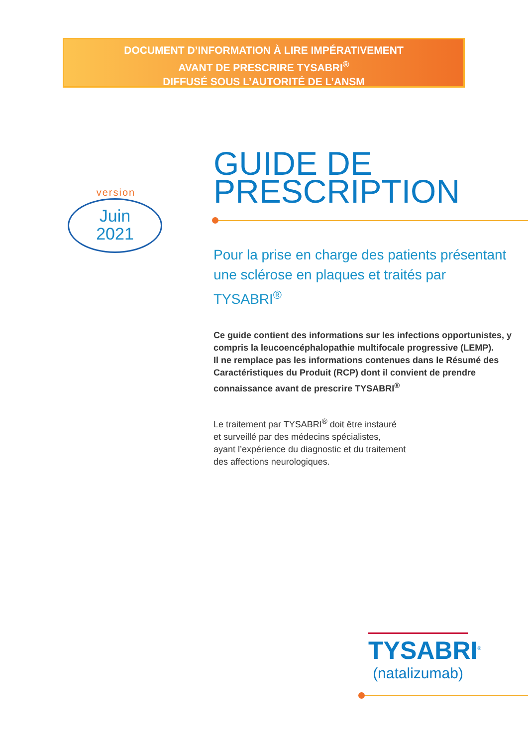DOCUMENT D’INFORMATION À LIRE IMPÉRATIVEMENT
AVANT DE PRESCRIRE TYSABRI<sup>®</sup>
DIFFUSÉ SOUS L’AUTORITÉ DE L’ANSM
version
Juin
2021
GUIDE DE
PRESCRIPTION
Pour la prise en charge des patients présentant une sclérose en plaques et traités par TYSABRI<sup>®</sup>
Ce guide contient des informations sur les infections opportunistes, y compris la leucoencéphalopathie multifocale progressive (LEMP).
Il ne remplace pas les informations contenues dans le Résumé des Caractéristiques du Produit (RCP) dont il convient de prendre connaissance avant de prescrire TYSABRI<sup>®</sup>
Le traitement par TYSABRI<sup>®</sup> doit être instauré
et surveillé par des médecins spécialistes,
ayant l’expérience du diagnostic et du traitement
des affections neurologiques.
TYSABRI<sup>®</sup>
(natalizumab)